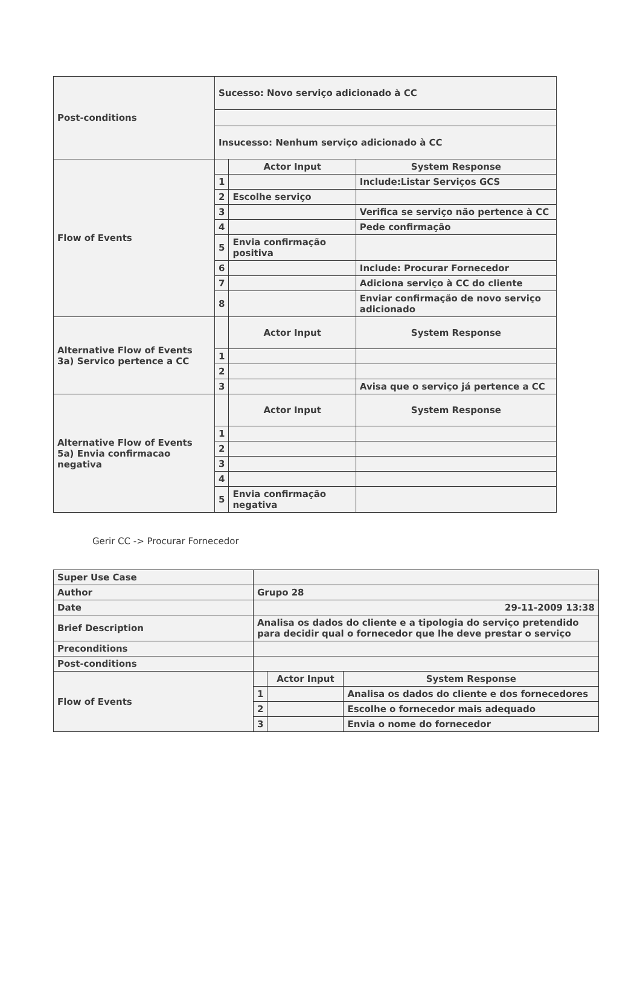| Post-conditions | Sucesso: Novo serviço adicionado à CC | | |
| | Insucesso: Nenhum serviço adicionado à CC | | |
| Flow of Events | | Actor Input | System Response |
| | 1 | | Include:Listar Serviços GCS |
| | 2 | Escolhe serviço | |
| | 3 | | Verifica se serviço não pertence à CC |
| | 4 | | Pede confirmação |
| | 5 | Envia confirmação positiva | |
| | 6 | | Include: Procurar Fornecedor |
| | 7 | | Adiciona serviço à CC do cliente |
| | 8 | | Enviar confirmação de novo serviço adicionado |
| Alternative Flow of Events 3a) Servico pertence a CC | | Actor Input | System Response |
| | 1 | | |
| | 2 | | |
| | 3 | | Avisa que o serviço já pertence a CC |
| Alternative Flow of Events 5a) Envia confirmacao negativa | | Actor Input | System Response |
| | 1 | | |
| | 2 | | |
| | 3 | | |
| | 4 | | |
| | 5 | Envia confirmação negativa | |
Gerir CC -> Procurar Fornecedor
| Super Use Case | | | |
| Author | Grupo 28 | | |
| Date | 29-11-2009 13:38 | | |
| Brief Description | Analisa os dados do cliente e a tipologia do serviço pretendido para decidir qual o fornecedor que lhe deve prestar o serviço | | |
| Preconditions | | | |
| Post-conditions | | | |
| Flow of Events | | Actor Input | System Response |
| | 1 | | Analisa os dados do cliente e dos fornecedores |
| | 2 | | Escolhe o fornecedor mais adequado |
| | 3 | | Envia o nome do fornecedor |